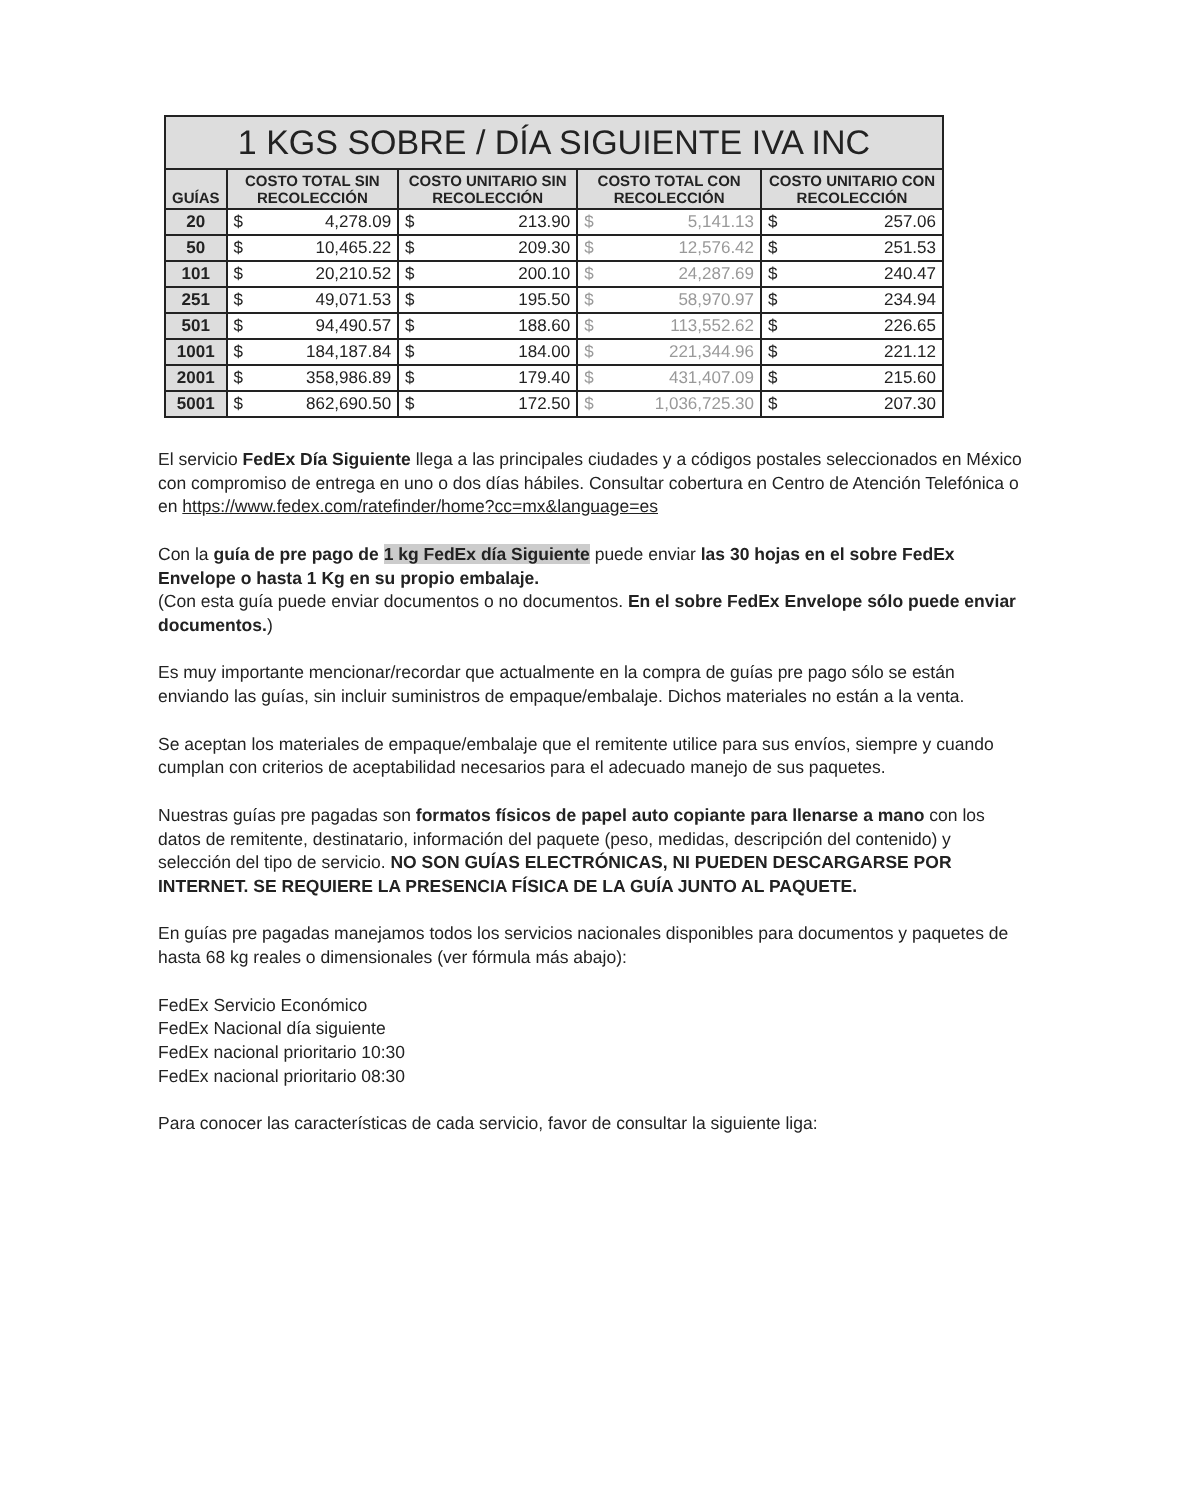| 1 KGS SOBRE / DÍA SIGUIENTE IVA INC | | | | | | | | |
| --- | --- | --- | --- | --- | --- | --- | --- | --- |
| GUÍAS | COSTO TOTAL SIN RECOLECCIÓN | | COSTO UNITARIO SIN RECOLECCIÓN | | COSTO TOTAL CON RECOLECCIÓN | | COSTO UNITARIO CON RECOLECCIÓN | |
| 20 | $ | 4,278.09 | $ | 213.90 | $ | 5,141.13 | $ | 257.06 |
| 50 | $ | 10,465.22 | $ | 209.30 | $ | 12,576.42 | $ | 251.53 |
| 101 | $ | 20,210.52 | $ | 200.10 | $ | 24,287.69 | $ | 240.47 |
| 251 | $ | 49,071.53 | $ | 195.50 | $ | 58,970.97 | $ | 234.94 |
| 501 | $ | 94,490.57 | $ | 188.60 | $ | 113,552.62 | $ | 226.65 |
| 1001 | $ | 184,187.84 | $ | 184.00 | $ | 221,344.96 | $ | 221.12 |
| 2001 | $ | 358,986.89 | $ | 179.40 | $ | 431,407.09 | $ | 215.60 |
| 5001 | $ | 862,690.50 | $ | 172.50 | $ | 1,036,725.30 | $ | 207.30 |
El servicio FedEx Día Siguiente llega a las principales ciudades y a códigos postales seleccionados en México con compromiso de entrega en uno o dos días hábiles. Consultar cobertura en Centro de Atención Telefónica o en https://www.fedex.com/ratefinder/home?cc=mx&language=es
Con la guía de pre pago de 1 kg FedEx día Siguiente puede enviar las 30 hojas en el sobre FedEx Envelope o hasta 1 Kg en su propio embalaje.
(Con esta guía puede enviar documentos o no documentos. En el sobre FedEx Envelope sólo puede enviar documentos.)
Es muy importante mencionar/recordar que actualmente en la compra de guías pre pago sólo se están enviando las guías, sin incluir suministros de empaque/embalaje. Dichos materiales no están a la venta.
Se aceptan los materiales de empaque/embalaje que el remitente utilice para sus envíos, siempre y cuando cumplan con criterios de aceptabilidad necesarios para el adecuado manejo de sus paquetes.
Nuestras guías pre pagadas son formatos físicos de papel auto copiante para llenarse a mano con los datos de remitente, destinatario, información del paquete (peso, medidas, descripción del contenido) y selección del tipo de servicio. NO SON GUÍAS ELECTRÓNICAS, NI PUEDEN DESCARGARSE POR INTERNET. SE REQUIERE LA PRESENCIA FÍSICA DE LA GUÍA JUNTO AL PAQUETE.
En guías pre pagadas manejamos todos los servicios nacionales disponibles para documentos y paquetes de hasta 68 kg reales o dimensionales (ver fórmula más abajo):
FedEx Servicio Económico
FedEx Nacional día siguiente
FedEx nacional prioritario 10:30
FedEx nacional prioritario 08:30
Para conocer las características de cada servicio, favor de consultar la siguiente liga: